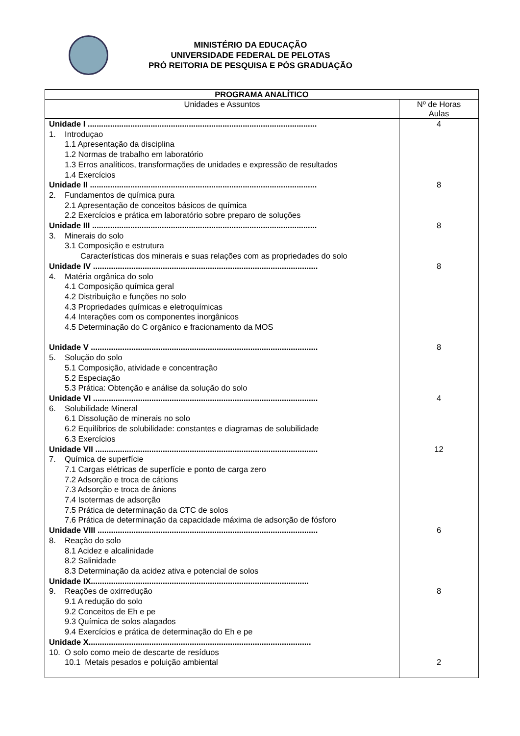MINISTÉRIO DA EDUCAÇÃO
UNIVERSIDADE FEDERAL DE PELOTAS
PRÓ REITORIA DE PESQUISA E PÓS GRADUAÇÃO
| PROGRAMA ANALÍTICO | |
| --- | --- |
| Unidades e Assuntos | Nº de Horas Aulas |
| Unidade I ...................................................................................................... 1. Introduçao 1.1 Apresentação da disciplina 1.2 Normas de trabalho em laboratório 1.3 Erros analíticos, transformações de unidades e expressão de resultados 1.4 Exercícios Unidade II ..................................................................................................... 2. Fundamentos de química pura 2.1 Apresentação de conceitos básicos de química 2.2 Exercícios e prática em laboratório sobre preparo de soluções Unidade III .................................................................................................... 3. Minerais do solo 3.1 Composição e estrutura Características dos minerais e suas relações com as propriedades do solo Unidade IV .................................................................................................... 4. Matéria orgânica do solo 4.1 Composição química geral 4.2 Distribuição e funções no solo 4.3 Propriedades químicas e eletroquímicas 4.4 Interações com os componentes inorgânicos 4.5 Determinação do C orgânico e fracionamento da MOS Unidade V ..................................................................................................... 5. Solução do solo 5.1 Composição, atividade e concentração 5.2 Especiação 5.3 Prática: Obtenção e análise da solução do solo Unidade VI .................................................................................................... 6. Solubilidade Mineral 6.1 Dissolução de minerais no solo 6.2 Equilíbrios de solubilidade: constantes e diagramas de solubilidade 6.3 Exercícios Unidade VII ................................................................................................... 7. Química de superfície 7.1 Cargas elétricas de superfície e ponto de carga zero 7.2 Adsorção e troca de cátions 7.3 Adsorção e troca de ânions 7.4 Isotermas de adsorção 7.5 Prática de determinação da CTC de solos 7.6 Prática de determinação da capacidade máxima de adsorção de fósforo Unidade VIII .................................................................................................. 8. Reação do solo 8.1 Acidez e alcalinidade 8.2 Salinidade 8.3 Determinação da acidez ativa e potencial de solos Unidade IX................................................................................................. 9. Reações de oxirredução 9.1 A redução do solo 9.2 Conceitos de Eh e pe 9.3 Química de solos alagados 9.4 Exercícios e prática de determinação do Eh e pe Unidade X................................................................................................... 10. O solo como meio de descarte de resíduos 10.1 Metais pesados e poluição ambiental | 4 8 8 8 8 4 12 6 8 2 |